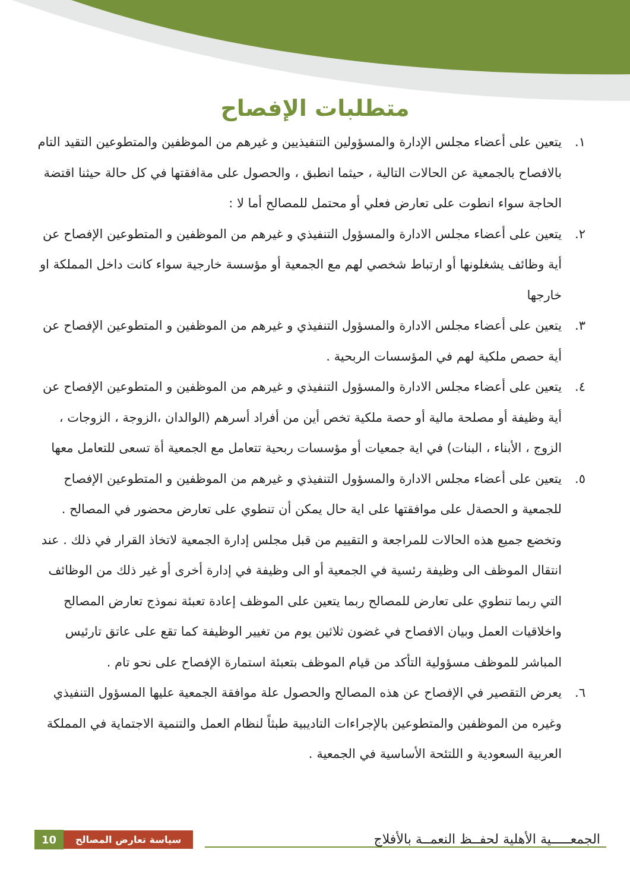متطلبات الإفصاح
١. يتعين على أعضاء مجلس الإدارة والمسؤولين التنفيذيين و غيرهم من الموظفين والمتطوعين التقيد التام بالافصاح بالجمعية عن الحالات التالية ، حيثما انطبق ، والحصول على مةافقتها في كل حالة حيثنا اقتضة الحاجة سواء انطوت على تعارض فعلي أو محتمل للمصالح أما لا :
٢. يتعين على أعضاء مجلس الادارة والمسؤول التنفيذي و غيرهم من الموظفين و المتطوعين الإفصاح عن أية وظائف يشغلونها أو ارتباط شخصي لهم مع الجمعية أو مؤسسة خارجية سواء كانت داخل المملكة او خارجها
٣. يتعين على أعضاء مجلس الادارة والمسؤول التنفيذي و غيرهم من الموظفين و المتطوعين الإفصاح عن أية حصص ملكية لهم في المؤسسات الربحية .
٤. يتعين على أعضاء مجلس الادارة والمسؤول التنفيذي و غيرهم من الموظفين و المتطوعين الإفصاح عن أية وظيفة أو مصلحة مالية أو حصة ملكية تخص أين من أفراد أسرهم (الوالدان ،الزوجة ، الزوجات ، الزوج ، الأبناء ، البنات) في اية جمعيات أو مؤسسات ربحية تتعامل مع الجمعية أة تسعى للتعامل معها
٥. يتعين على أعضاء مجلس الادارة والمسؤول التنفيذي و غيرهم من الموظفين و المتطوعين الإفصاح للجمعية و الحصةل على موافقتها على اية حال يمكن أن تنطوي على تعارض محضور في المصالح . وتخضع جميع هذه الحالات للمراجعة و التقييم من قبل مجلس إدارة الجمعية لاتخاذ القرار في ذلك . عند انتقال الموظف الى وظيفة رئسية في الجمعية أو الى وظيفة في إدارة أخرى أو غير ذلك من الوظائف التي ربما تنطوي على تعارض للمصالح ربما يتعين على الموظف إعادة تعبئة نموذج تعارض المصالح واخلاقيات العمل وبيان الافصاح في غضون ثلاثين يوم من تغيير الوظيفة كما تقع على عاتق تارئيس المباشر للموظف مسؤولية التأكد من قيام الموظف بتعبئة استمارة الإفصاح على نحو تام .
٦. يعرض التقصير في الإفصاح عن هذه المصالح والحصول علة موافقة الجمعية عليها المسؤول التنفيذي وغيره من الموظفين والمتطوعين بالإجراءات التاديبية طبثاً لنظام العمل والتنمية الاجتماية في المملكة العربية السعودية و اللتئحة الأساسية في الجمعية .
10 سياسة تعارض المصالح الجمعـــــية الأهلية لحفــظ النعمــة بالأفلاج